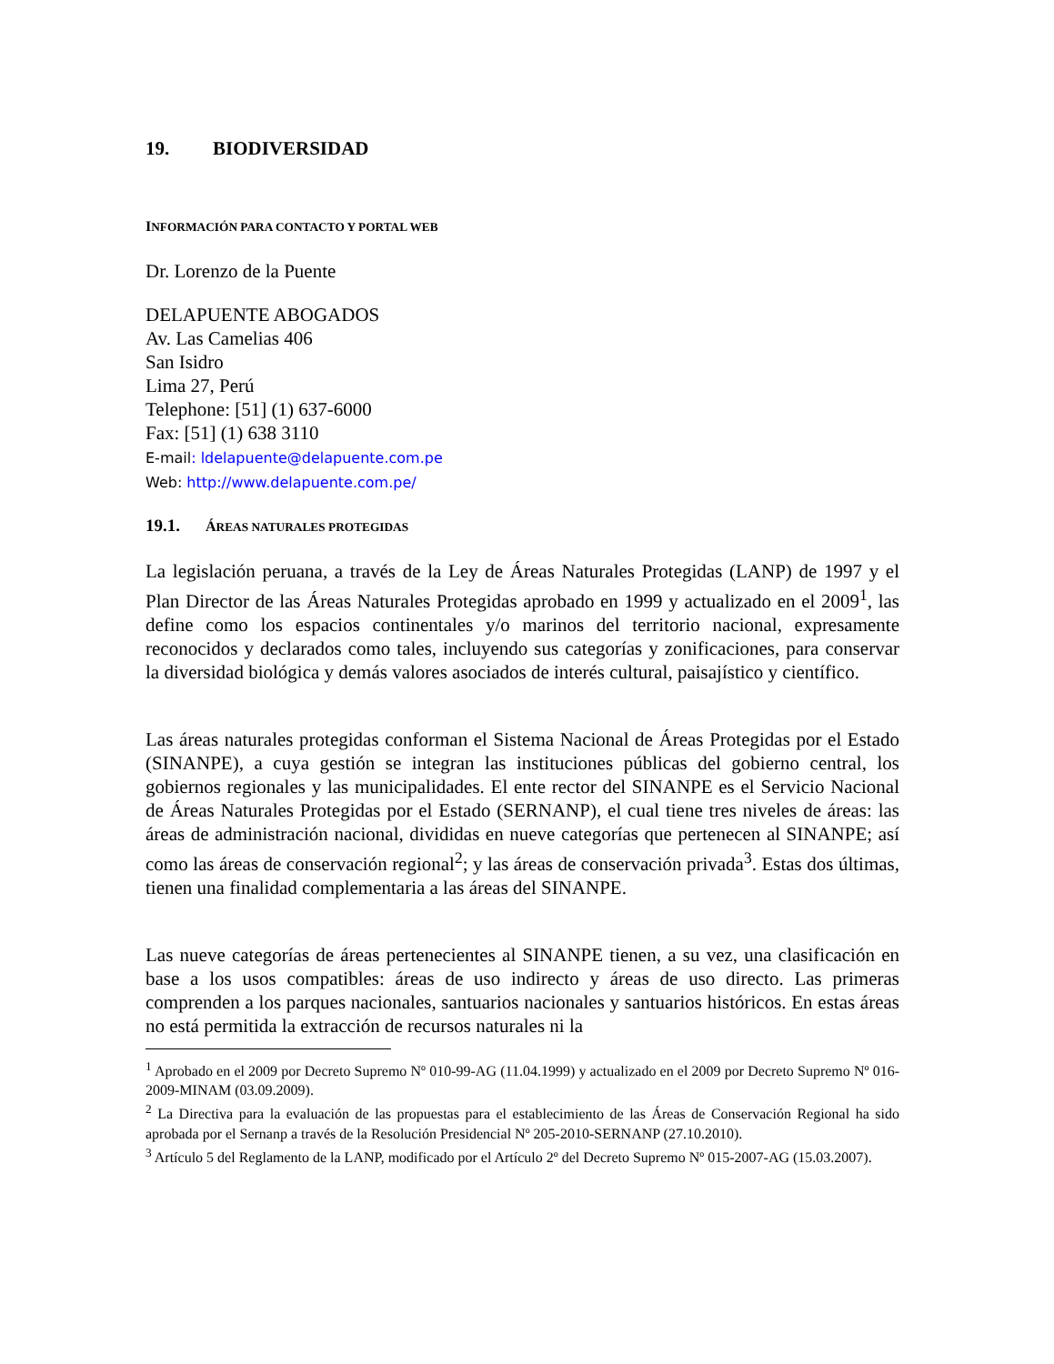19. BIODIVERSIDAD
INFORMACIÓN PARA CONTACTO Y PORTAL WEB
Dr. Lorenzo de la Puente
DELAPUENTE ABOGADOS
Av. Las Camelias 406
San Isidro
Lima 27, Perú
Telephone: [51] (1) 637-6000
Fax: [51] (1) 638 3110
E-mail: ldelapuente@delapuente.com.pe
Web: http://www.delapuente.com.pe/
19.1. ÁREAS NATURALES PROTEGIDAS
La legislación peruana, a través de la Ley de Áreas Naturales Protegidas (LANP) de 1997 y el Plan Director de las Áreas Naturales Protegidas aprobado en 1999 y actualizado en el 2009<sup>1</sup>, las define como los espacios continentales y/o marinos del territorio nacional, expresamente reconocidos y declarados como tales, incluyendo sus categorías y zonificaciones, para conservar la diversidad biológica y demás valores asociados de interés cultural, paisajístico y científico.
Las áreas naturales protegidas conforman el Sistema Nacional de Áreas Protegidas por el Estado (SINANPE), a cuya gestión se integran las instituciones públicas del gobierno central, los gobiernos regionales y las municipalidades. El ente rector del SINANPE es el Servicio Nacional de Áreas Naturales Protegidas por el Estado (SERNANP), el cual tiene tres niveles de áreas: las áreas de administración nacional, divididas en nueve categorías que pertenecen al SINANPE; así como las áreas de conservación regional<sup>2</sup>; y las áreas de conservación privada<sup>3</sup>. Estas dos últimas, tienen una finalidad complementaria a las áreas del SINANPE.
Las nueve categorías de áreas pertenecientes al SINANPE tienen, a su vez, una clasificación en base a los usos compatibles: áreas de uso indirecto y áreas de uso directo. Las primeras comprenden a los parques nacionales, santuarios nacionales y santuarios históricos. En estas áreas no está permitida la extracción de recursos naturales ni la
<sup>1</sup> Aprobado en el 2009 por Decreto Supremo Nº 010-99-AG (11.04.1999) y actualizado en el 2009 por Decreto Supremo Nº 016-2009-MINAM (03.09.2009).
<sup>2</sup> La Directiva para la evaluación de las propuestas para el establecimiento de las Áreas de Conservación Regional ha sido aprobada por el Sernanp a través de la Resolución Presidencial Nº 205-2010-SERNANP (27.10.2010).
<sup>3</sup> Artículo 5 del Reglamento de la LANP, modificado por el Artículo 2º del Decreto Supremo Nº 015-2007-AG (15.03.2007).